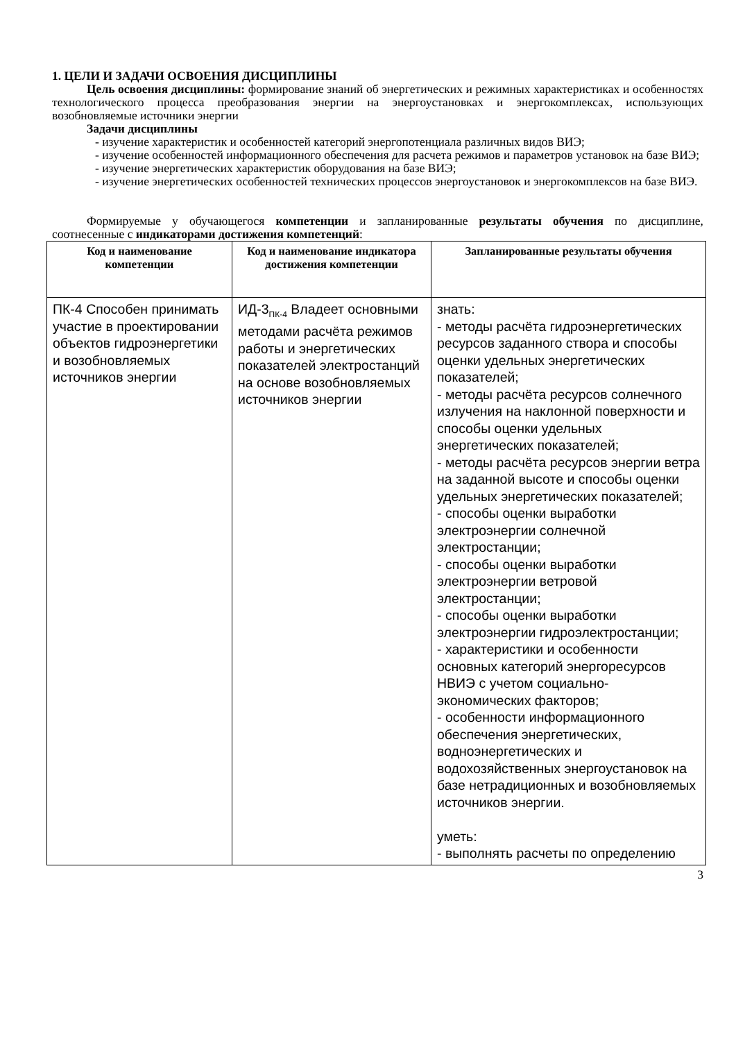1. ЦЕЛИ И ЗАДАЧИ ОСВОЕНИЯ ДИСЦИПЛИНЫ
Цель освоения дисциплины: формирование знаний об энергетических и режимных характеристиках и особенностях технологического процесса преобразования энергии на энергоустановках и энергокомплексах, использующих возобновляемые источники энергии
Задачи дисциплины
- изучение характеристик и особенностей категорий энергопотенциала различных видов ВИЭ;
- изучение особенностей информационного обеспечения для расчета режимов и параметров установок на базе ВИЭ;
- изучение энергетических характеристик оборудования на базе ВИЭ;
- изучение энергетических особенностей технических процессов энергоустановок и энергокомплексов на базе ВИЭ.
Формируемые у обучающегося компетенции и запланированные результаты обучения по дисциплине, соотнесенные с индикаторами достижения компетенций:
| Код и наименование компетенции | Код и наименование индикатора достижения компетенции | Запланированные результаты обучения |
| --- | --- | --- |
| ПК-4 Способен принимать участие в проектировании объектов гидроэнергетики и возобновляемых источников энергии | ИД-3<sub>ПК-4</sub> Владеет основными методами расчёта режимов работы и энергетических показателей электростанций на основе возобновляемых источников энергии | знать: - методы расчёта гидроэнергетических ресурсов заданного створа и способы оценки удельных энергетических показателей; - методы расчёта ресурсов солнечного излучения на наклонной поверхности и способы оценки удельных энергетических показателей; - методы расчёта ресурсов энергии ветра на заданной высоте и способы оценки удельных энергетических показателей; - способы оценки выработки электроэнергии солнечной электростанции; - способы оценки выработки электроэнергии ветровой электростанции; - способы оценки выработки электроэнергии гидроэлектростанции; - характеристики и особенности основных категорий энергоресурсов НВИЭ с учетом социально-экономических факторов; - особенности информационного обеспечения энергетических, водноэнергетических и водохозяйственных энергоустановок на базе нетрадиционных и возобновляемых источников энергии. уметь: - выполнять расчеты по определению |
3